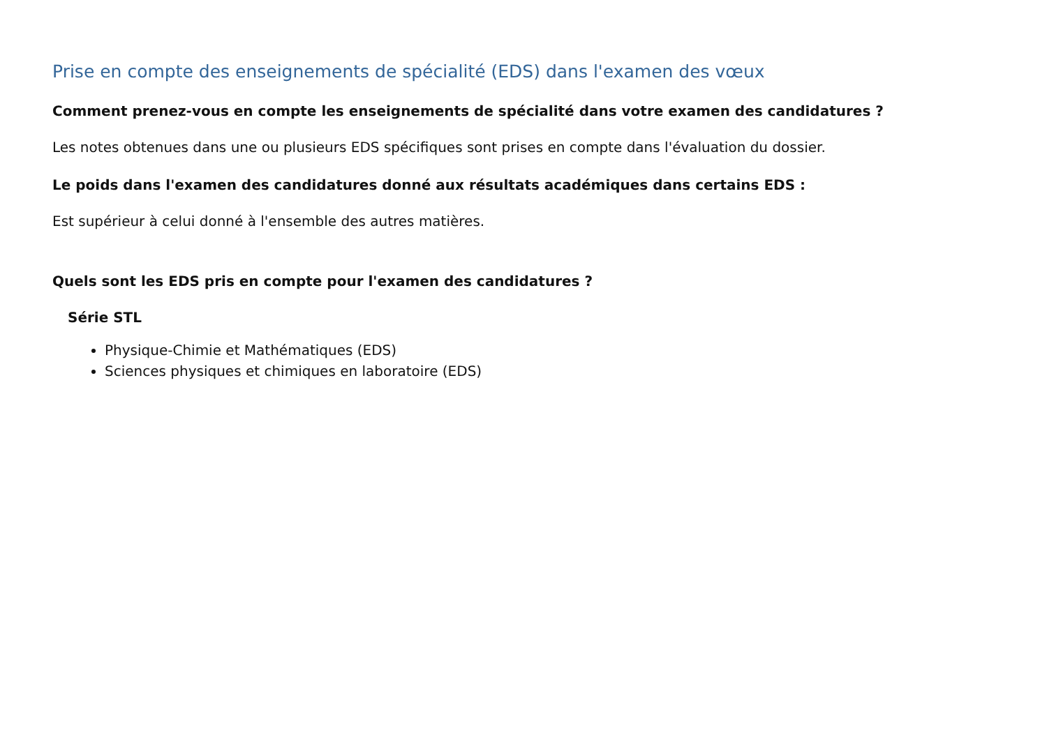Prise en compte des enseignements de spécialité (EDS) dans l'examen des vœux
Comment prenez-vous en compte les enseignements de spécialité dans votre examen des candidatures ?
Les notes obtenues dans une ou plusieurs EDS spécifiques sont prises en compte dans l'évaluation du dossier.
Le poids dans l'examen des candidatures donné aux résultats académiques dans certains EDS :
Est supérieur à celui donné à l'ensemble des autres matières.
Quels sont les EDS pris en compte pour l'examen des candidatures ?
Série STL
Physique-Chimie et Mathématiques (EDS)
Sciences physiques et chimiques en laboratoire (EDS)